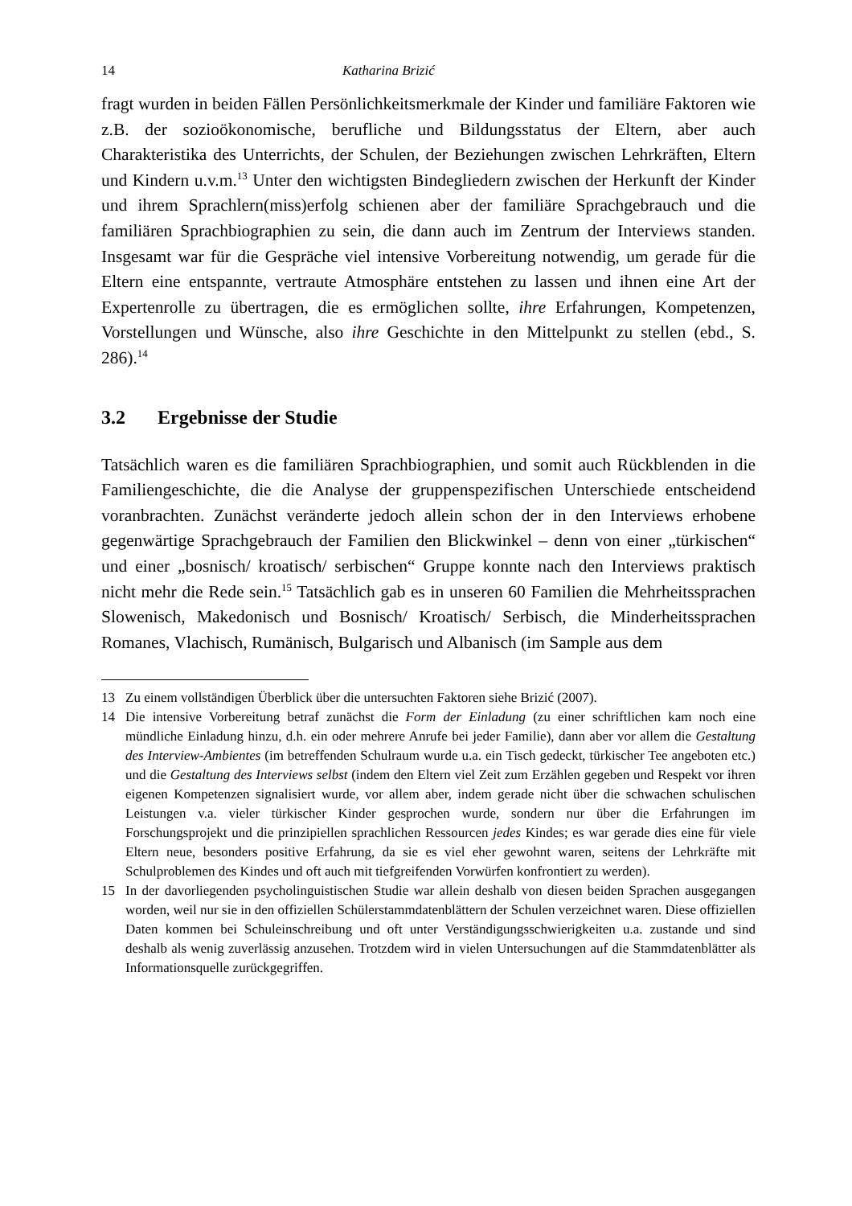14 Katharina Brizić
fragt wurden in beiden Fällen Persönlichkeitsmerkmale der Kinder und familiäre Faktoren wie z.B. der sozioökonomische, berufliche und Bildungsstatus der Eltern, aber auch Charakteristika des Unterrichts, der Schulen, der Beziehungen zwischen Lehrkräften, Eltern und Kindern u.v.m.<sup>13</sup> Unter den wichtigsten Bindegliedern zwischen der Herkunft der Kinder und ihrem Sprachlern(miss)erfolg schienen aber der familiäre Sprachgebrauch und die familiären Sprachbiographien zu sein, die dann auch im Zentrum der Interviews standen. Insgesamt war für die Gespräche viel intensive Vorbereitung notwendig, um gerade für die Eltern eine entspannte, vertraute Atmosphäre entstehen zu lassen und ihnen eine Art der Expertenrolle zu übertragen, die es ermöglichen sollte, ihre Erfahrungen, Kompetenzen, Vorstellungen und Wünsche, also ihre Geschichte in den Mittelpunkt zu stellen (ebd., S. 286).<sup>14</sup>
3.2 Ergebnisse der Studie
Tatsächlich waren es die familiären Sprachbiographien, und somit auch Rückblenden in die Familiengeschichte, die die Analyse der gruppenspezifischen Unterschiede entscheidend voranbrachten. Zunächst veränderte jedoch allein schon der in den Interviews erhobene gegenwärtige Sprachgebrauch der Familien den Blickwinkel – denn von einer „türkischen“ und einer „bosnisch/ kroatisch/ serbischen“ Gruppe konnte nach den Interviews praktisch nicht mehr die Rede sein.<sup>15</sup> Tatsächlich gab es in unseren 60 Familien die Mehrheitssprachen Slowenisch, Makedonisch und Bosnisch/ Kroatisch/ Serbisch, die Minderheitssprachen Romanes, Vlachisch, Rumänisch, Bulgarisch und Albanisch (im Sample aus dem
13 Zu einem vollständigen Überblick über die untersuchten Faktoren siehe Brizić (2007).
14 Die intensive Vorbereitung betraf zunächst die Form der Einladung (zu einer schriftlichen kam noch eine mündliche Einladung hinzu, d.h. ein oder mehrere Anrufe bei jeder Familie), dann aber vor allem die Gestaltung des Interview-Ambientes (im betreffenden Schulraum wurde u.a. ein Tisch gedeckt, türkischer Tee angeboten etc.) und die Gestaltung des Interviews selbst (indem den Eltern viel Zeit zum Erzählen gegeben und Respekt vor ihren eigenen Kompetenzen signalisiert wurde, vor allem aber, indem gerade nicht über die schwachen schulischen Leistungen v.a. vieler türkischer Kinder gesprochen wurde, sondern nur über die Erfahrungen im Forschungsprojekt und die prinzipiellen sprachlichen Ressourcen jedes Kindes; es war gerade dies eine für viele Eltern neue, besonders positive Erfahrung, da sie es viel eher gewohnt waren, seitens der Lehrkräfte mit Schulproblemen des Kindes und oft auch mit tiefgreifenden Vorwürfen konfrontiert zu werden).
15 In der davorliegenden psycholinguistischen Studie war allein deshalb von diesen beiden Sprachen ausgegangen worden, weil nur sie in den offiziellen Schülerstammdatenblättern der Schulen verzeichnet waren. Diese offiziellen Daten kommen bei Schuleinschreibung und oft unter Verständigungsschwierigkeiten u.a. zustande und sind deshalb als wenig zuverlässig anzusehen. Trotzdem wird in vielen Untersuchungen auf die Stammdatenblätter als Informationsquelle zurückgegriffen.